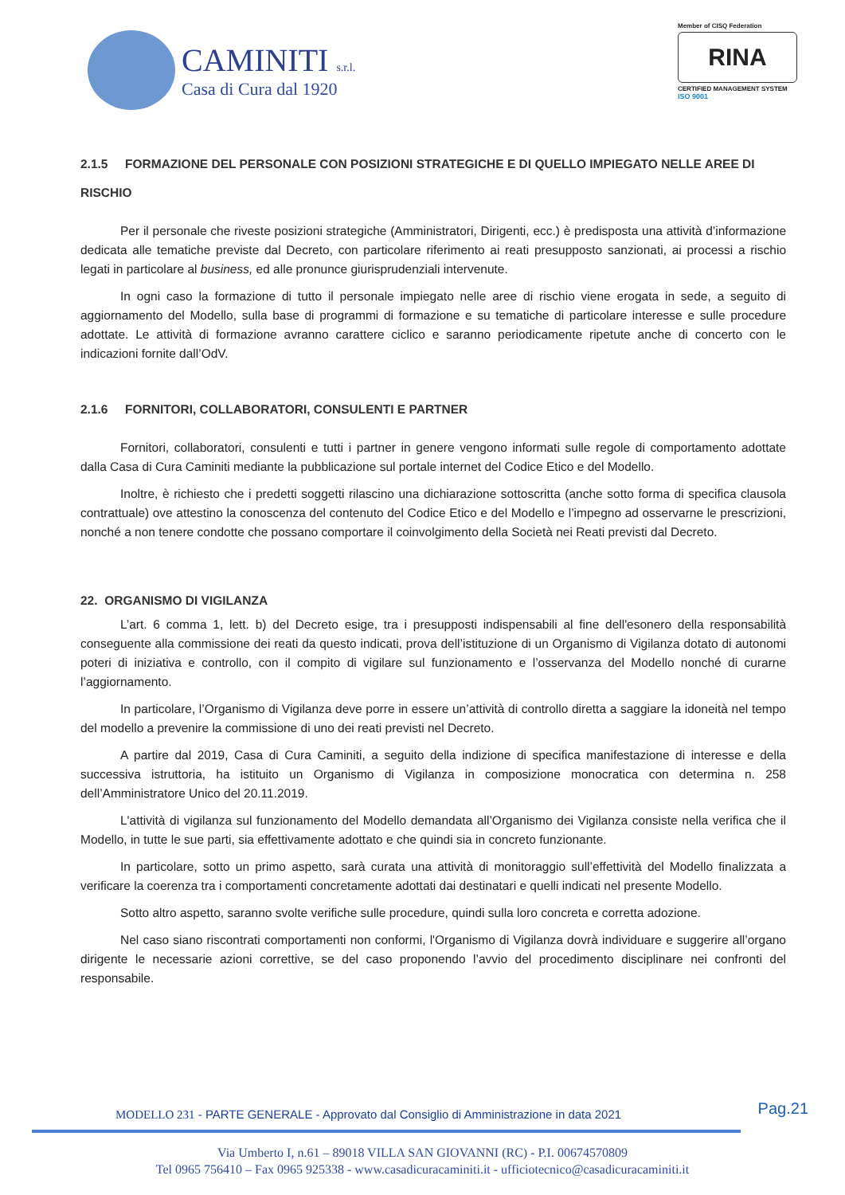CAMINITI s.r.l.
Casa di Cura dal 1920
Member of CISQ Federation
RINA
CERTIFIED MANAGEMENT SYSTEM
ISO 9001
2.1.5 FORMAZIONE DEL PERSONALE CON POSIZIONI STRATEGICHE E DI QUELLO IMPIEGATO NELLE AREE DI RISCHIO
Per il personale che riveste posizioni strategiche (Amministratori, Dirigenti, ecc.) è predisposta una attività d’informazione dedicata alle tematiche previste dal Decreto, con particolare riferimento ai reati presupposto sanzionati, ai processi a rischio legati in particolare al business, ed alle pronunce giurisprudenziali intervenute.
In ogni caso la formazione di tutto il personale impiegato nelle aree di rischio viene erogata in sede, a seguito di aggiornamento del Modello, sulla base di programmi di formazione e su tematiche di particolare interesse e sulle procedure adottate. Le attività di formazione avranno carattere ciclico e saranno periodicamente ripetute anche di concerto con le indicazioni fornite dall’OdV.
2.1.6 FORNITORI, COLLABORATORI, CONSULENTI E PARTNER
Fornitori, collaboratori, consulenti e tutti i partner in genere vengono informati sulle regole di comportamento adottate dalla Casa di Cura Caminiti mediante la pubblicazione sul portale internet del Codice Etico e del Modello.
Inoltre, è richiesto che i predetti soggetti rilascino una dichiarazione sottoscritta (anche sotto forma di specifica clausola contrattuale) ove attestino la conoscenza del contenuto del Codice Etico e del Modello e l’impegno ad osservarne le prescrizioni, nonché a non tenere condotte che possano comportare il coinvolgimento della Società nei Reati previsti dal Decreto.
22. ORGANISMO DI VIGILANZA
L’art. 6 comma 1, lett. b) del Decreto esige, tra i presupposti indispensabili al fine dell'esonero della responsabilità conseguente alla commissione dei reati da questo indicati, prova dell’istituzione di un Organismo di Vigilanza dotato di autonomi poteri di iniziativa e controllo, con il compito di vigilare sul funzionamento e l’osservanza del Modello nonché di curarne l’aggiornamento.
In particolare, l’Organismo di Vigilanza deve porre in essere un’attività di controllo diretta a saggiare la idoneità nel tempo del modello a prevenire la commissione di uno dei reati previsti nel Decreto.
A partire dal 2019, Casa di Cura Caminiti, a seguito della indizione di specifica manifestazione di interesse e della successiva istruttoria, ha istituito un Organismo di Vigilanza in composizione monocratica con determina n. 258 dell’Amministratore Unico del 20.11.2019.
L'attività di vigilanza sul funzionamento del Modello demandata all’Organismo dei Vigilanza consiste nella verifica che il Modello, in tutte le sue parti, sia effettivamente adottato e che quindi sia in concreto funzionante.
In particolare, sotto un primo aspetto, sarà curata una attività di monitoraggio sull’effettività del Modello finalizzata a verificare la coerenza tra i comportamenti concretamente adottati dai destinatari e quelli indicati nel presente Modello.
Sotto altro aspetto, saranno svolte verifiche sulle procedure, quindi sulla loro concreta e corretta adozione.
Nel caso siano riscontrati comportamenti non conformi, l'Organismo di Vigilanza dovrà individuare e suggerire all’organo dirigente le necessarie azioni correttive, se del caso proponendo l’avvio del procedimento disciplinare nei confronti del responsabile.
Pag.21
MODELLO 231 - PARTE GENERALE - Approvato dal Consiglio di Amministrazione in data 2021
Via Umberto I, n.61 – 89018 VILLA SAN GIOVANNI (RC) - P.I. 00674570809
Tel 0965 756410 – Fax 0965 925338 - www.casadicuracaminiti.it - ufficiotecnico@casadicuracaminiti.it